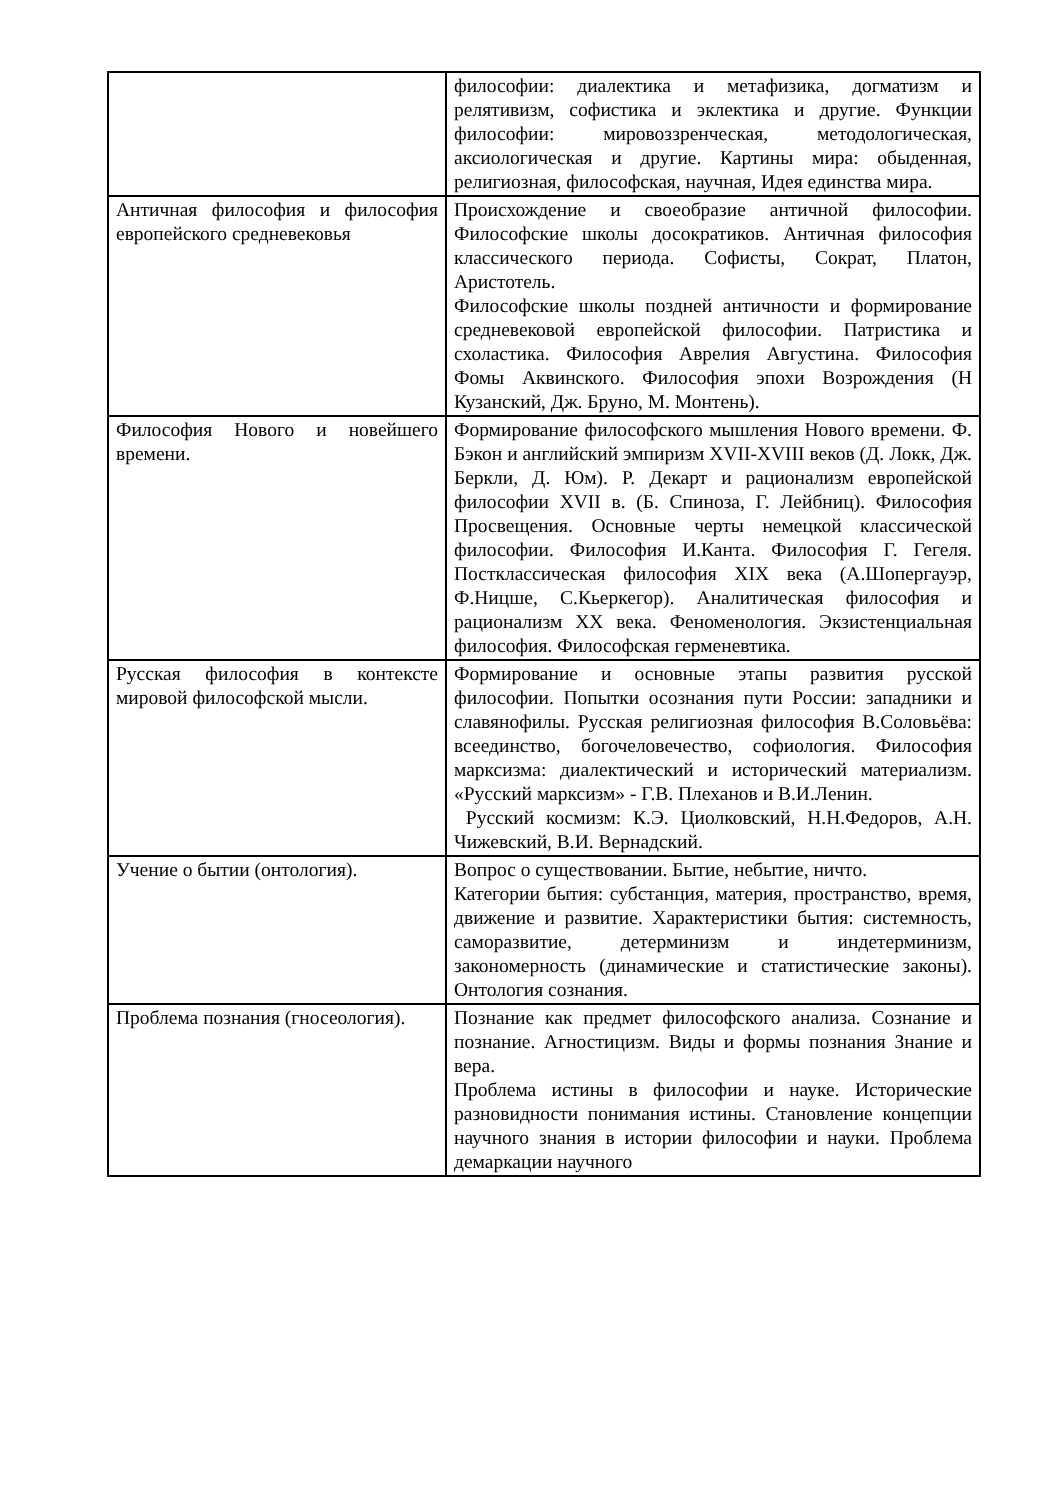| | философии: диалектика и метафизика, догматизм и релятивизм, софистика и эклектика и другие. Функции философии: мировоззренческая, методологическая, аксиологическая и другие. Картины мира: обыденная, религиозная, философская, научная, Идея единства мира. |
| Античная философия и философия европейского средневековья | Происхождение и своеобразие античной философии. Философские школы досократиков. Античная философия классического периода. Софисты, Сократ, Платон, Аристотель. Философские школы поздней античности и формирование средневековой европейской философии. Патристика и схоластика. Философия Аврелия Августина. Философия Фомы Аквинского. Философия эпохи Возрождения (Н Кузанский, Дж. Бруно, М. Монтень). |
| Философия Нового и новейшего времени. | Формирование философского мышления Нового времени. Ф. Бэкон и английский эмпиризм XVII-XVIII веков (Д. Локк, Дж. Беркли, Д. Юм). Р. Декарт и рационализм европейской философии XVII в. (Б. Спиноза, Г. Лейбниц). Философия Просвещения. Основные черты немецкой классической философии. Философия И.Канта. Философия Г. Гегеля. Постклассическая философия XIX века (А.Шопергауэр, Ф.Ницше, С.Кьеркегор). Аналитическая философия и рационализм XX века. Феноменология. Экзистенциальная философия. Философская герменевтика. |
| Русская философия в контексте мировой философской мысли. | Формирование и основные этапы развития русской философии. Попытки осознания пути России: западники и славянофилы. Русская религиозная философия В.Соловьёва: всеединство, богочеловечество, софиология. Философия марксизма: диалектический и исторический материализм. «Русский марксизм» - Г.В. Плеханов и В.И.Ленин. Русский космизм: К.Э. Циолковский, Н.Н.Федоров, А.Н. Чижевский, В.И. Вернадский. |
| Учение о бытии (онтология). | Вопрос о существовании. Бытие, небытие, ничто. Категории бытия: субстанция, материя, пространство, время, движение и развитие. Характеристики бытия: системность, саморазвитие, детерминизм и индетерминизм, закономерность (динамические и статистические законы). Онтология сознания. |
| Проблема познания (гносеология). | Познание как предмет философского анализа. Сознание и познание. Агностицизм. Виды и формы познания Знание и вера. Проблема истины в философии и науке. Исторические разновидности понимания истины. Становление концепции научного знания в истории философии и науки. Проблема демаркации научного |